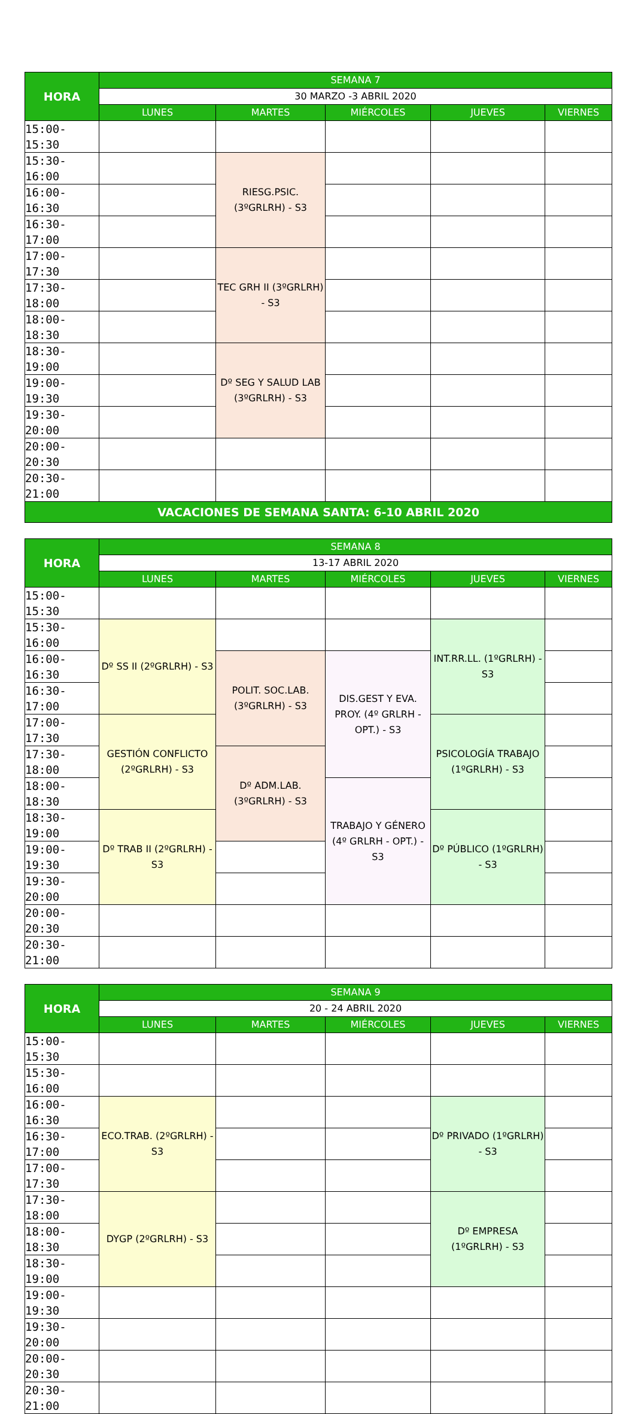| HORA | SEMANA 7 | | | | |
| --- | --- | --- | --- | --- | --- |
| | 30 MARZO -3 ABRIL 2020 | | | | |
| | LUNES | MARTES | MIÉRCOLES | JUEVES | VIERNES |
| 15:00-15:30 | | | | | |
| 15:30-16:00 | | RIESG.PSIC. (3ºGRLRH) - S3 | | | |
| 16:00-16:30 | | | | | |
| 16:30-17:00 | | | | | |
| 17:00-17:30 | | TEC GRH II (3ºGRLRH) - S3 | | | |
| 17:30-18:00 | | | | | |
| 18:00-18:30 | | | | | |
| 18:30-19:00 | | Dº SEG Y SALUD LAB (3ºGRLRH) - S3 | | | |
| 19:00-19:30 | | | | | |
| 19:30-20:00 | | | | | |
| 20:00-20:30 | | | | | |
| 20:30-21:00 | | | | | |
| VACACIONES DE SEMANA SANTA: 6-10 ABRIL 2020 | | | | | |
| HORA | SEMANA 8 | | | | |
| --- | --- | --- | --- | --- | --- |
| | 13-17 ABRIL 2020 | | | | |
| | LUNES | MARTES | MIÉRCOLES | JUEVES | VIERNES |
| 15:00-15:30 | | | | | |
| 15:30-16:00 | Dº SS II (2ºGRLRH) - S3 | | | INT.RR.LL. (1ºGRLRH) - S3 | |
| 16:00-16:30 | | POLIT. SOC.LAB. (3ºGRLRH) - S3 | DIS.GEST Y EVA. PROY. (4º GRLRH - OPT.) - S3 | | |
| 16:30-17:00 | | | | | |
| 17:00-17:30 | GESTIÓN CONFLICTO (2ºGRLRH) - S3 | | | PSICOLOGÍA TRABAJO (1ºGRLRH) - S3 | |
| 17:30-18:00 | | Dº ADM.LAB. (3ºGRLRH) - S3 | | | |
| 18:00-18:30 | | | TRABAJO Y GÉNERO (4º GRLRH - OPT.) - S3 | | |
| 18:30-19:00 | Dº TRAB II (2ºGRLRH) - S3 | | | Dº PÚBLICO (1ºGRLRH) - S3 | |
| 19:00-19:30 | | | | | |
| 19:30-20:00 | | | | | |
| 20:00-20:30 | | | | | |
| 20:30-21:00 | | | | | |
| HORA | SEMANA 9 | | | | |
| --- | --- | --- | --- | --- | --- |
| | 20 - 24 ABRIL 2020 | | | | |
| | LUNES | MARTES | MIÉRCOLES | JUEVES | VIERNES |
| 15:00-15:30 | | | | | |
| 15:30-16:00 | | | | | |
| 16:00-16:30 | ECO.TRAB. (2ºGRLRH) - S3 | | | Dº PRIVADO (1ºGRLRH) - S3 | |
| 16:30-17:00 | | | | | |
| 17:00-17:30 | | | | | |
| 17:30-18:00 | DYGP (2ºGRLRH) - S3 | | | Dº EMPRESA (1ºGRLRH) - S3 | |
| 18:00-18:30 | | | | | |
| 18:30-19:00 | | | | | |
| 19:00-19:30 | | | | | |
| 19:30-20:00 | | | | | |
| 20:00-20:30 | | | | | |
| 20:30-21:00 | | | | | |